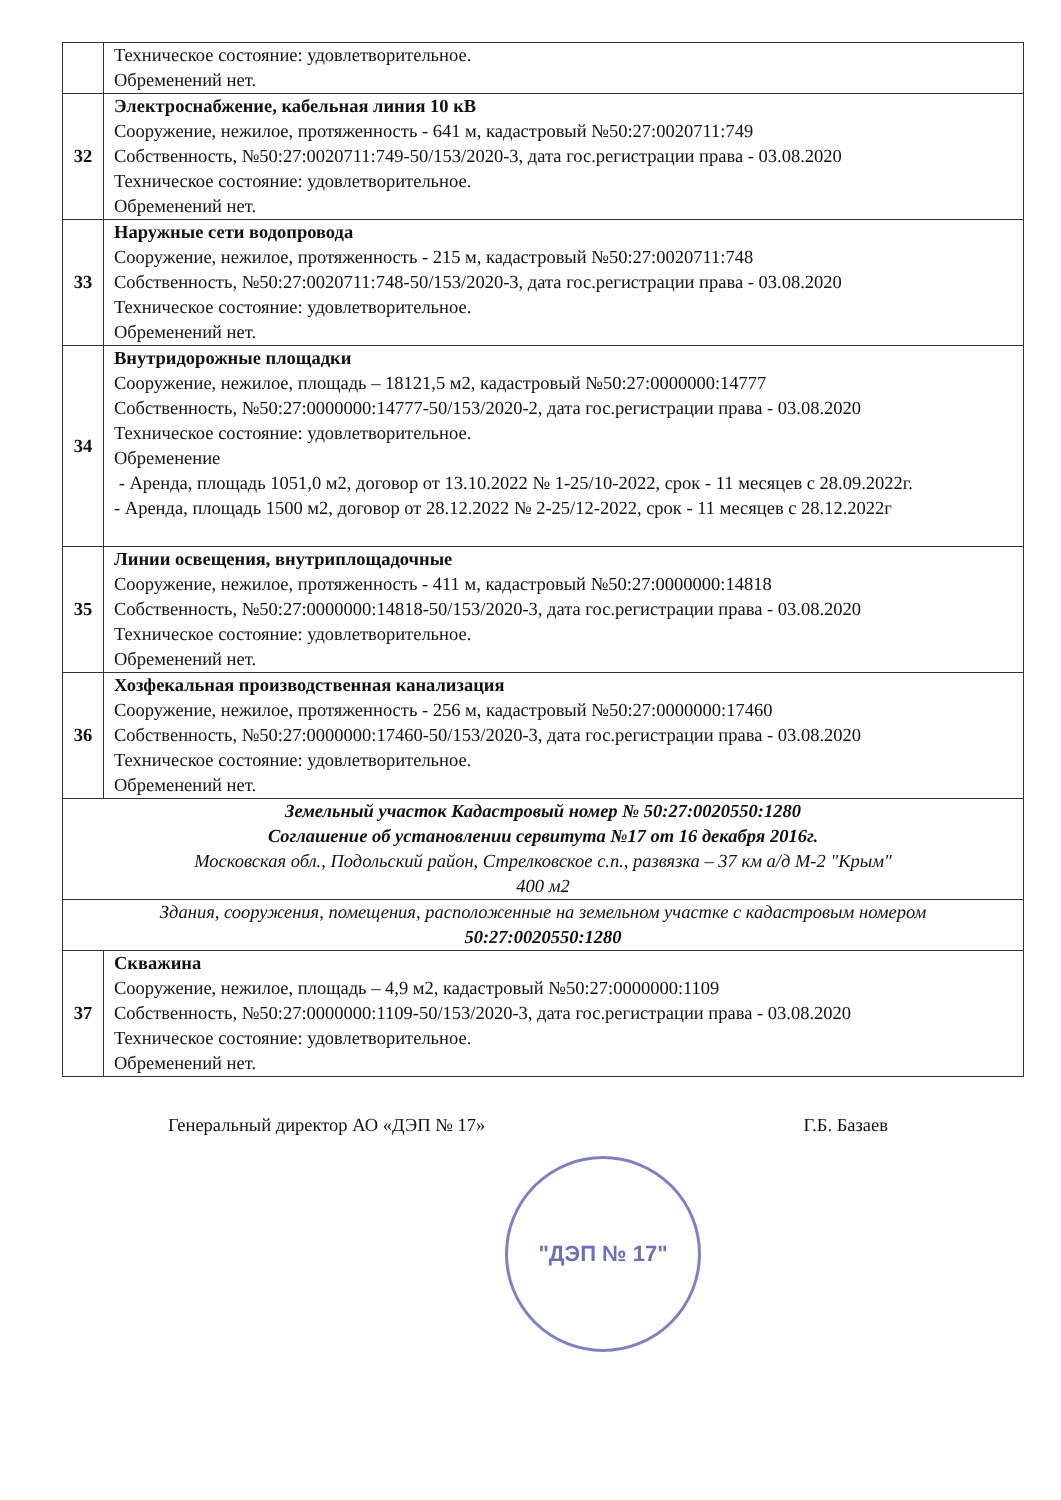| | Техническое состояние: удовлетворительное. Обременений нет. |
| 32 | Электроснабжение, кабельная линия 10 кВ Сооружение, нежилое, протяженность - 641 м, кадастровый №50:27:0020711:749 Собственность, №50:27:0020711:749-50/153/2020-3, дата гос.регистрации права - 03.08.2020 Техническое состояние: удовлетворительное. Обременений нет. |
| 33 | Наружные сети водопровода Сооружение, нежилое, протяженность - 215 м, кадастровый №50:27:0020711:748 Собственность, №50:27:0020711:748-50/153/2020-3, дата гос.регистрации права - 03.08.2020 Техническое состояние: удовлетворительное. Обременений нет. |
| 34 | Внутридорожные площадки Сооружение, нежилое, площадь – 18121,5 м2, кадастровый №50:27:0000000:14777 Собственность, №50:27:0000000:14777-50/153/2020-2, дата гос.регистрации права - 03.08.2020 Техническое состояние: удовлетворительное. Обременение - Аренда, площадь 1051,0 м2, договор от 13.10.2022 № 1-25/10-2022, срок - 11 месяцев с 28.09.2022г. - Аренда, площадь 1500 м2, договор от 28.12.2022 № 2-25/12-2022, срок - 11 месяцев с 28.12.2022г |
| 35 | Линии освещения, внутриплощадочные Сооружение, нежилое, протяженность - 411 м, кадастровый №50:27:0000000:14818 Собственность, №50:27:0000000:14818-50/153/2020-3, дата гос.регистрации права - 03.08.2020 Техническое состояние: удовлетворительное. Обременений нет. |
| 36 | Хозфекальная производственная канализация Сооружение, нежилое, протяженность - 256 м, кадастровый №50:27:0000000:17460 Собственность, №50:27:0000000:17460-50/153/2020-3, дата гос.регистрации права - 03.08.2020 Техническое состояние: удовлетворительное. Обременений нет. |
| Земельный участок Кадастровый номер № 50:27:0020550:1280 Соглашение об установлении сервитута №17 от 16 декабря 2016г. Московская обл., Подольский район, Стрелковское с.п., развязка – 37 км а/д М-2 "Крым" 400 м2 | |
| Здания, сооружения, помещения, расположенные на земельном участке с кадастровым номером 50:27:0020550:1280 | |
| 37 | Скважина Сооружение, нежилое, площадь – 4,9 м2, кадастровый №50:27:0000000:1109 Собственность, №50:27:0000000:1109-50/153/2020-3, дата гос.регистрации права - 03.08.2020 Техническое состояние: удовлетворительное. Обременений нет. |
Генеральный директор АО «ДЭП № 17» Г.Б. Базаев
"ДЭП № 17"